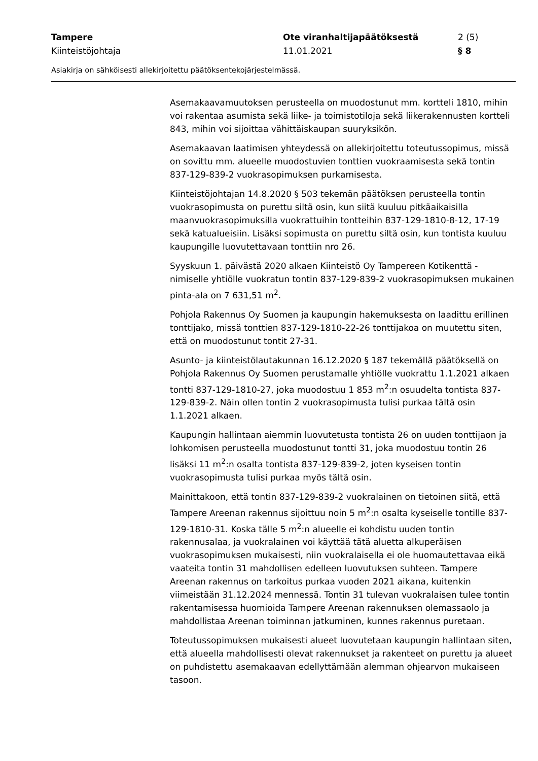Tampere
Kiinteistöjohtaja
Ote viranhaltijapäätöksestä
11.01.2021
2 (5)
§ 8
Asiakirja on sähköisesti allekirjoitettu päätöksentekojärjestelmässä.
Asemakaavamuutoksen perusteella on muodostunut mm. kortteli 1810, mihin voi rakentaa asumista sekä liike- ja toimistotiloja sekä liikerakennusten kortteli 843, mihin voi sijoittaa vähittäiskaupan suuryksikön.
Asemakaavan laatimisen yhteydessä on allekirjoitettu toteutussopimus, missä on sovittu mm. alueelle muodostuvien tonttien vuokraamisesta sekä tontin 837-129-839-2 vuokrasopimuksen purkamisesta.
Kiinteistöjohtajan 14.8.2020 § 503 tekemän päätöksen perusteella tontin vuokrasopimusta on purettu siltä osin, kun siitä kuuluu pitkäaikaisilla maanvuokrasopimuksilla vuokrattuihin tontteihin 837-129-1810-8-12, 17-19 sekä katualueisiin. Lisäksi sopimusta on purettu siltä osin, kun tontista kuuluu kaupungille luovutettavaan tonttiin nro 26.
Syyskuun 1. päivästä 2020 alkaen Kiinteistö Oy Tampereen Kotikenttä -nimiselle yhtiölle vuokratun tontin 837-129-839-2 vuokrasopimuksen mukainen pinta-ala on 7 631,51 m<sup>2</sup>.
Pohjola Rakennus Oy Suomen ja kaupungin hakemuksesta on laadittu erillinen tonttijako, missä tonttien 837-129-1810-22-26 tonttijakoa on muutettu siten, että on muodostunut tontit 27-31.
Asunto- ja kiinteistölautakunnan 16.12.2020 § 187 tekemällä päätöksellä on Pohjola Rakennus Oy Suomen perustamalle yhtiölle vuokrattu 1.1.2021 alkaen tontti 837-129-1810-27, joka muodostuu 1 853 m<sup>2</sup>:n osuudelta tontista 837-129-839-2. Näin ollen tontin 2 vuokrasopimusta tulisi purkaa tältä osin 1.1.2021 alkaen.
Kaupungin hallintaan aiemmin luovutetusta tontista 26 on uuden tonttijaon ja lohkomisen perusteella muodostunut tontti 31, joka muodostuu tontin 26 lisäksi 11 m<sup>2</sup>:n osalta tontista 837-129-839-2, joten kyseisen tontin vuokrasopimusta tulisi purkaa myös tältä osin.
Mainittakoon, että tontin 837-129-839-2 vuokralainen on tietoinen siitä, että Tampere Areenan rakennus sijoittuu noin 5 m<sup>2</sup>:n osalta kyseiselle tontille 837-129-1810-31. Koska tälle 5 m<sup>2</sup>:n alueelle ei kohdistu uuden tontin rakennusalaa, ja vuokralainen voi käyttää tätä aluetta alkuperäisen vuokrasopimuksen mukaisesti, niin vuokralaisella ei ole huomautettavaa eikä vaateita tontin 31 mahdollisen edelleen luovutuksen suhteen. Tampere Areenan rakennus on tarkoitus purkaa vuoden 2021 aikana, kuitenkin viimeistään 31.12.2024 mennessä. Tontin 31 tulevan vuokralaisen tulee tontin rakentamisessa huomioida Tampere Areenan rakennuksen olemassaolo ja mahdollistaa Areenan toiminnan jatkuminen, kunnes rakennus puretaan.
Toteutussopimuksen mukaisesti alueet luovutetaan kaupungin hallintaan siten, että alueella mahdollisesti olevat rakennukset ja rakenteet on purettu ja alueet on puhdistettu asemakaavan edellyttämään alemman ohjearvon mukaiseen tasoon.